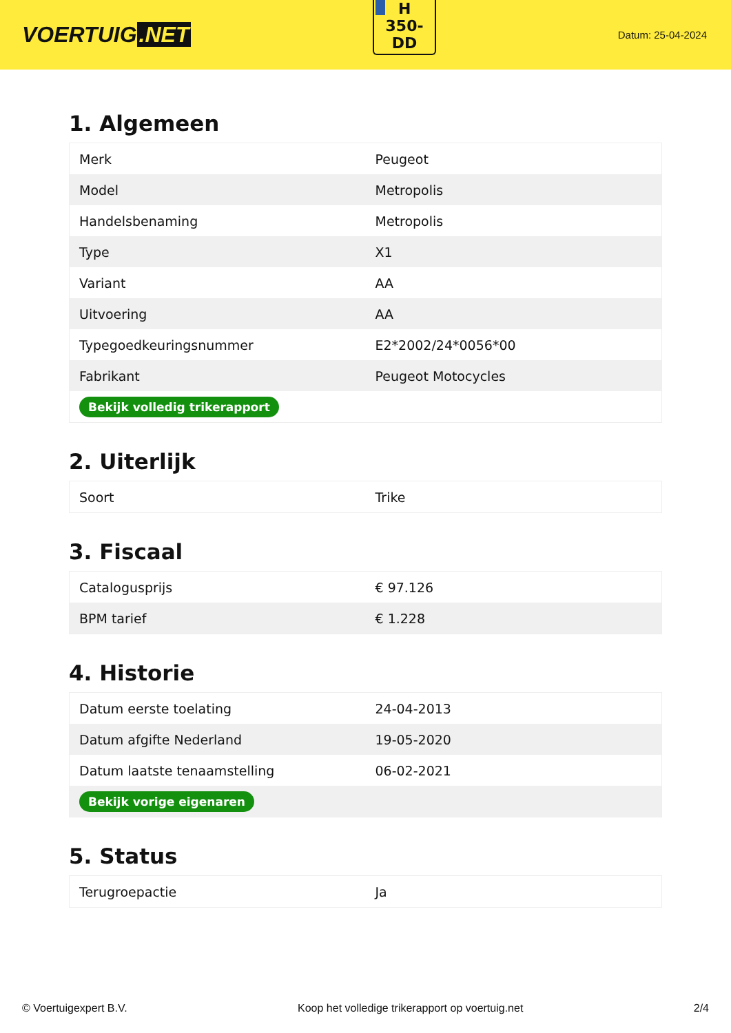VOERTUIG.NET
H
350-
DD
Datum: 25-04-2024
1. Algemeen
| Merk | Peugeot |
| Model | Metropolis |
| Handelsbenaming | Metropolis |
| Type | X1 |
| Variant | AA |
| Uitvoering | AA |
| Typegoedkeuringsnummer | E2*2002/24*0056*00 |
| Fabrikant | Peugeot Motocycles |
| Bekijk volledig trikerapport | |
2. Uiterlijk
| Soort | Trike |
3. Fiscaal
| Catalogusprijs | € 97.126 |
| BPM tarief | € 1.228 |
4. Historie
| Datum eerste toelating | 24-04-2013 |
| Datum afgifte Nederland | 19-05-2020 |
| Datum laatste tenaamstelling | 06-02-2021 |
| Bekijk vorige eigenaren | |
5. Status
| Terugroepactie | Ja |
© Voertuigexpert B.V. Koop het volledige trikerapport op voertuig.net 2/4